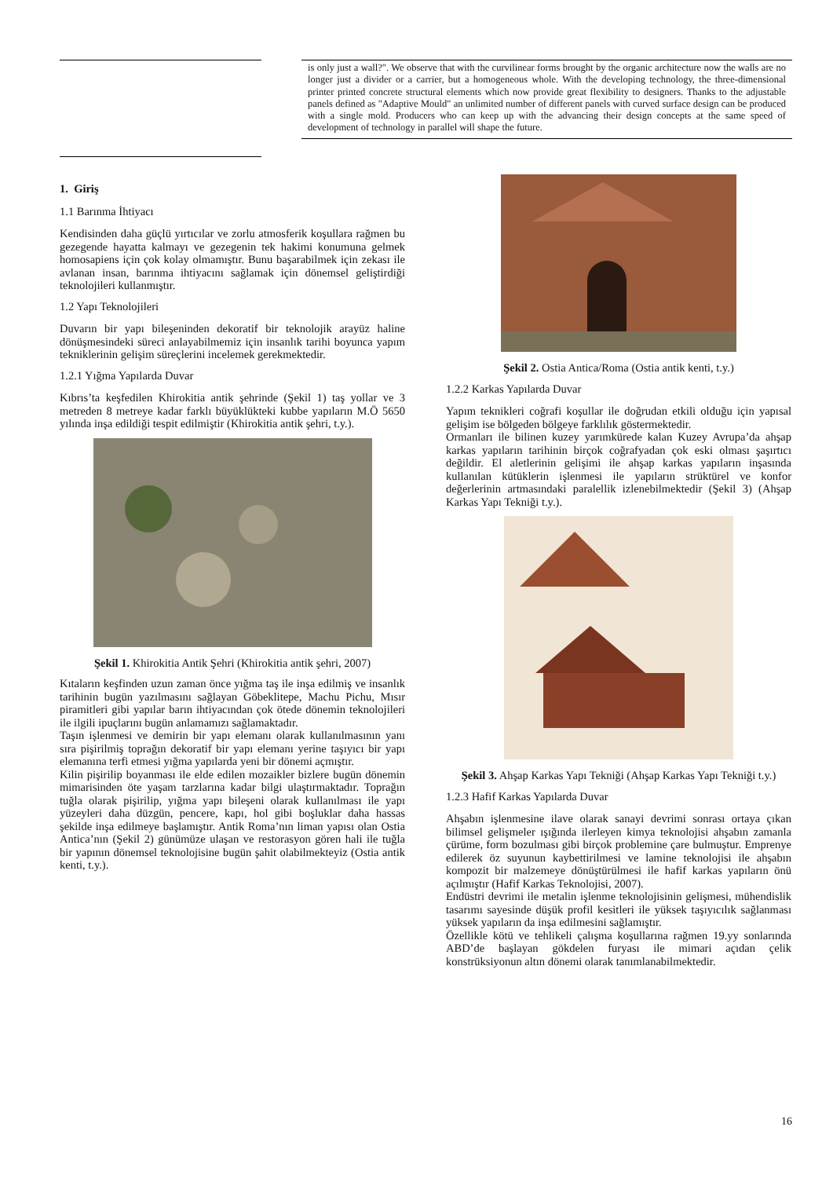is only just a wall?". We observe that with the curvilinear forms brought by the organic architecture now the walls are no longer just a divider or a carrier, but a homogeneous whole. With the developing technology, the three-dimensional printer printed concrete structural elements which now provide great flexibility to designers. Thanks to the adjustable panels defined as "Adaptive Mould" an unlimited number of different panels with curved surface design can be produced with a single mold. Producers who can keep up with the advancing their design concepts at the same speed of development of technology in parallel will shape the future.
1. Giriş
1.1 Barınma İhtiyacı
Kendisinden daha güçlü yırtıcılar ve zorlu atmosferik koşullara rağmen bu gezegende hayatta kalmayı ve gezegenin tek hakimi konumuna gelmek homosapiens için çok kolay olmamıştır. Bunu başarabilmek için zekası ile avlanan insan, barınma ihtiyacını sağlamak için dönemsel geliştirdiği teknolojileri kullanmıştır.
1.2 Yapı Teknolojileri
Duvarın bir yapı bileşeninden dekoratif bir teknolojik arayüz haline dönüşmesindeki süreci anlayabilmemiz için insanlık tarihi boyunca yapım tekniklerinin gelişim süreçlerini incelemek gerekmektedir.
1.2.1 Yığma Yapılarda Duvar
Kıbrıs’ta keşfedilen Khirokitia antik şehrinde (Şekil 1) taş yollar ve 3 metreden 8 metreye kadar farklı büyüklükteki kubbe yapıların M.Ö 5650 yılında inşa edildiği tespit edilmiştir (Khirokitia antik şehri, t.y.).
Şekil 1. Khirokitia Antik Şehri (Khirokitia antik şehri, 2007)
Kıtaların keşfinden uzun zaman önce yığma taş ile inşa edilmiş ve insanlık tarihinin bugün yazılmasını sağlayan Göbeklitepe, Machu Pichu, Mısır piramitleri gibi yapılar barın ihtiyacından çok ötede dönemin teknolojileri ile ilgili ipuçlarını bugün anlamamızı sağlamaktadır.
Taşın işlenmesi ve demirin bir yapı elemanı olarak kullanılmasının yanı sıra pişirilmiş toprağın dekoratif bir yapı elemanı yerine taşıyıcı bir yapı elemanına terfi etmesi yığma yapılarda yeni bir dönemi açmıştır.
Kilin pişirilip boyanması ile elde edilen mozaikler bizlere bugün dönemin mimarisinden öte yaşam tarzlarına kadar bilgi ulaştırmaktadır. Toprağın tuğla olarak pişirilip, yığma yapı bileşeni olarak kullanılması ile yapı yüzeyleri daha düzgün, pencere, kapı, hol gibi boşluklar daha hassas şekilde inşa edilmeye başlamıştır. Antik Roma’nın liman yapısı olan Ostia Antica’nın (Şekil 2) günümüze ulaşan ve restorasyon gören hali ile tuğla bir yapının dönemsel teknolojisine bugün şahit olabilmekteyiz (Ostia antik kenti, t.y.).
Şekil 2. Ostia Antica/Roma (Ostia antik kenti, t.y.)
1.2.2 Karkas Yapılarda Duvar
Yapım teknikleri coğrafi koşullar ile doğrudan etkili olduğu için yapısal gelişim ise bölgeden bölgeye farklılık göstermektedir.
Ormanları ile bilinen kuzey yarımkürede kalan Kuzey Avrupa’da ahşap karkas yapıların tarihinin birçok coğrafyadan çok eski olması şaşırtıcı değildir. El aletlerinin gelişimi ile ahşap karkas yapıların inşasında kullanılan kütüklerin işlenmesi ile yapıların strüktürel ve konfor değerlerinin artmasındaki paralellik izlenebilmektedir (Şekil 3) (Ahşap Karkas Yapı Tekniği t.y.).
Şekil 3. Ahşap Karkas Yapı Tekniği (Ahşap Karkas Yapı Tekniği t.y.)
1.2.3 Hafif Karkas Yapılarda Duvar
Ahşabın işlenmesine ilave olarak sanayi devrimi sonrası ortaya çıkan bilimsel gelişmeler ışığında ilerleyen kimya teknolojisi ahşabın zamanla çürüme, form bozulması gibi birçok problemine çare bulmuştur. Emprenye edilerek öz suyunun kaybettirilmesi ve lamine teknolojisi ile ahşabın kompozit bir malzemeye dönüştürülmesi ile hafif karkas yapıların önü açılmıştır (Hafif Karkas Teknolojisi, 2007).
Endüstri devrimi ile metalin işlenme teknolojisinin gelişmesi, mühendislik tasarımı sayesinde düşük profil kesitleri ile yüksek taşıyıcılık sağlanması yüksek yapıların da inşa edilmesini sağlamıştır.
Özellikle kötü ve tehlikeli çalışma koşullarına rağmen 19.yy sonlarında ABD’de başlayan gökdelen furyası ile mimari açıdan çelik konstrüksiyonun altın dönemi olarak tanımlanabilmektedir.
16